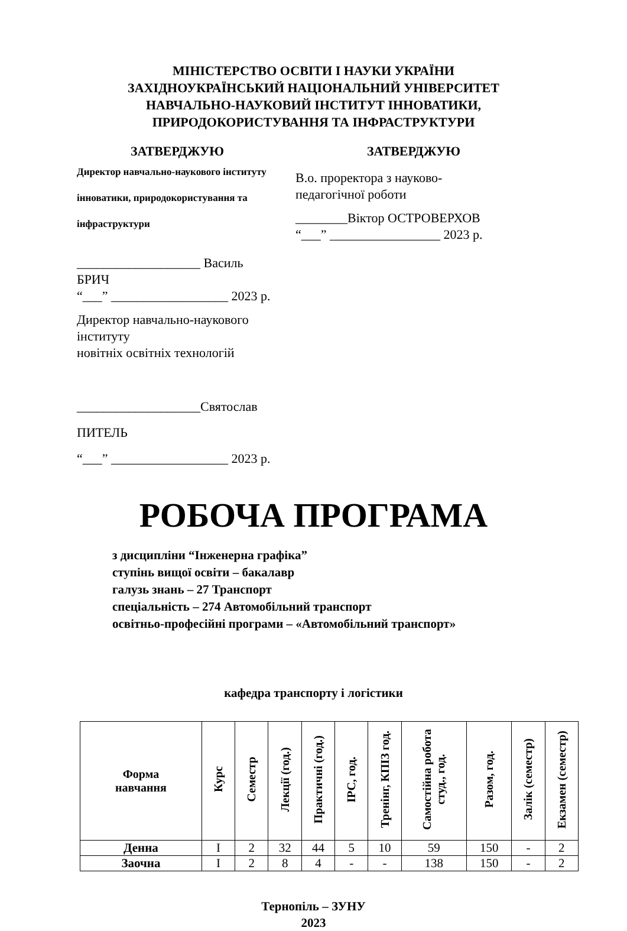МІНІСТЕРСТВО ОСВІТИ І НАУКИ УКРАЇНИ
ЗАХІДНОУКРАЇНСЬКИЙ НАЦІОНАЛЬНИЙ УНІВЕРСИТЕТ
НАВЧАЛЬНО-НАУКОВИЙ ІНСТИТУТ ІННОВАТИКИ,
ПРИРОДОКОРИСТУВАННЯ ТА ІНФРАСТРУКТУРИ
ЗАТВЕРДЖУЮ
Директор навчально-наукового інституту
інноватики, природокористування та
інфраструктури
___________________ Василь БРИЧ
“___” __________________ 2023 р.
Директор навчально-наукового інституту
новітніх освітніх технологій
___________________Святослав ПИТЕЛЬ
“___” __________________ 2023 р.
ЗАТВЕРДЖУЮ
В.о. проректора з науково-
педагогічної роботи
________Віктор ОСТРОВЕРХОВ
“___” _________________ 2023 р.
РОБОЧА ПРОГРАМА
з дисципліни “Інженерна графіка”
ступінь вищої освіти – бакалавр
галузь знань – 27 Транспорт
спеціальність – 274 Автомобільний транспорт
освітньо-професійні програми – «Автомобільний транспорт»
кафедра транспорту і логістики
| Форма навчання | Курс | Семестр | Лекції (год.) | Практичні (год.) | ІРС, год. | Тренінг, КПІЗ год. | Самостійна робота студ., год. | Разом, год. | Залік (семестр) | Екзамен (семестр) |
| --- | --- | --- | --- | --- | --- | --- | --- | --- | --- | --- |
| Денна | І | 2 | 32 | 44 | 5 | 10 | 59 | 150 | - | 2 |
| Заочна | І | 2 | 8 | 4 | - | - | 138 | 150 | - | 2 |
Тернопіль – ЗУНУ
2023